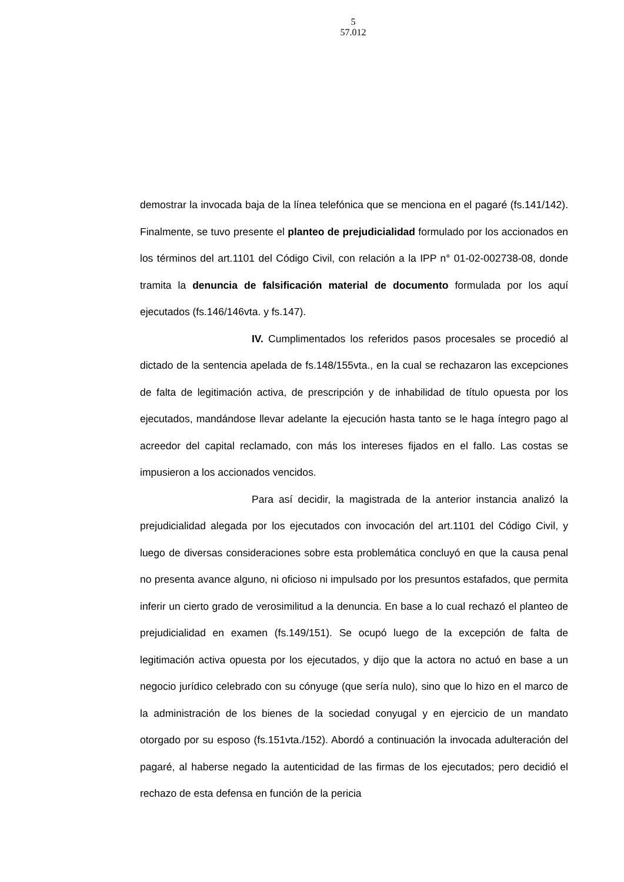5
57.012
demostrar la invocada baja de la línea telefónica que se menciona en el pagaré (fs.141/142). Finalmente, se tuvo presente el planteo de prejudicialidad formulado por los accionados en los términos del art.1101 del Código Civil, con relación a la IPP n° 01-02-002738-08, donde tramita la denuncia de falsificación material de documento formulada por los aquí ejecutados (fs.146/146vta. y fs.147).
IV. Cumplimentados los referidos pasos procesales se procedió al dictado de la sentencia apelada de fs.148/155vta., en la cual se rechazaron las excepciones de falta de legitimación activa, de prescripción y de inhabilidad de título opuesta por los ejecutados, mandándose llevar adelante la ejecución hasta tanto se le haga íntegro pago al acreedor del capital reclamado, con más los intereses fijados en el fallo. Las costas se impusieron a los accionados vencidos.
Para así decidir, la magistrada de la anterior instancia analizó la prejudicialidad alegada por los ejecutados con invocación del art.1101 del Código Civil, y luego de diversas consideraciones sobre esta problemática concluyó en que la causa penal no presenta avance alguno, ni oficioso ni impulsado por los presuntos estafados, que permita inferir un cierto grado de verosimilitud a la denuncia. En base a lo cual rechazó el planteo de prejudicialidad en examen (fs.149/151). Se ocupó luego de la excepción de falta de legitimación activa opuesta por los ejecutados, y dijo que la actora no actuó en base a un negocio jurídico celebrado con su cónyuge (que sería nulo), sino que lo hizo en el marco de la administración de los bienes de la sociedad conyugal y en ejercicio de un mandato otorgado por su esposo (fs.151vta./152). Abordó a continuación la invocada adulteración del pagaré, al haberse negado la autenticidad de las firmas de los ejecutados; pero decidió el rechazo de esta defensa en función de la pericia